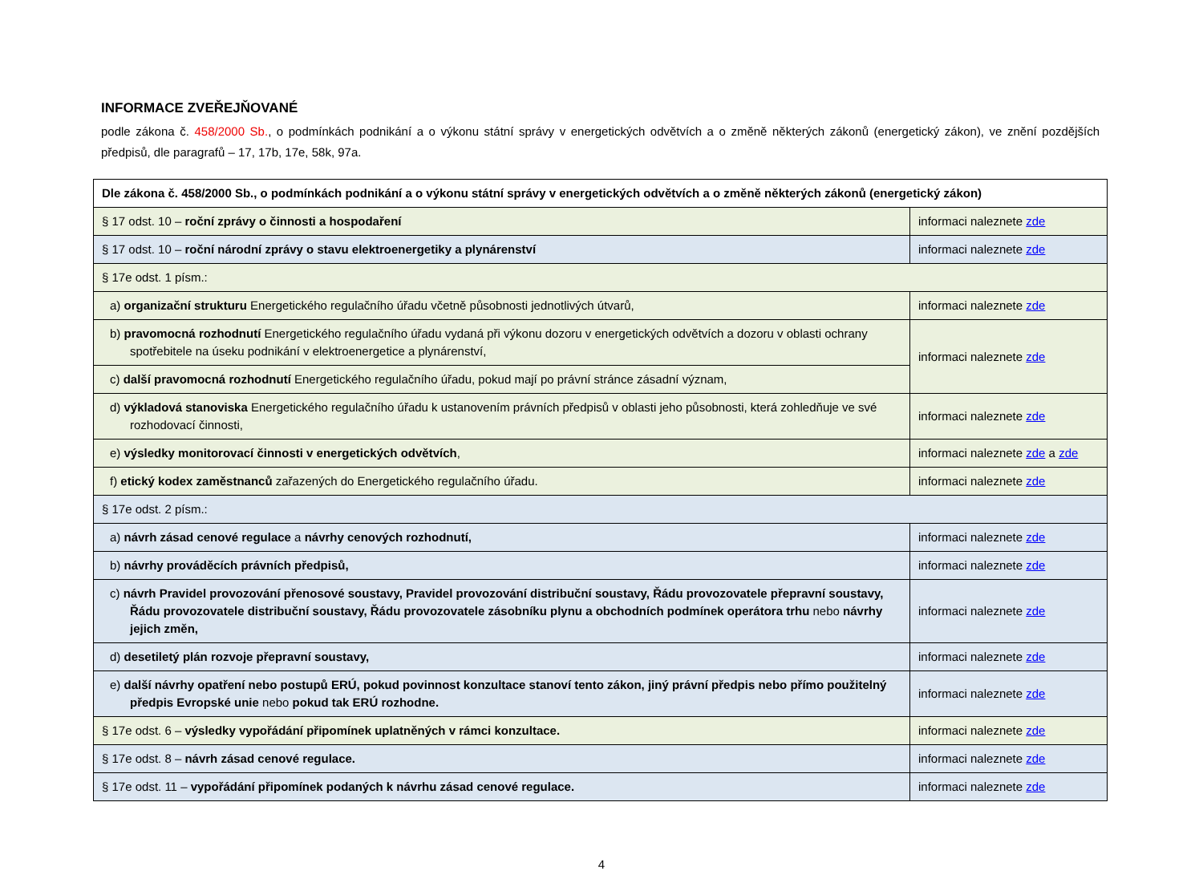INFORMACE ZVEŘEJŇOVANÉ
podle zákona č. 458/2000 Sb., o podmínkách podnikání a o výkonu státní správy v energetických odvětvích a o změně některých zákonů (energetický zákon), ve znění pozdějších předpisů, dle paragrafů – 17, 17b, 17e, 58k, 97a.
| Dle zákona č. 458/2000 Sb., o podmínkách podnikání a o výkonu státní správy v energetických odvětvích a o změně některých zákonů (energetický zákon) | |
| § 17 odst. 10 – roční zprávy o činnosti a hospodaření | informaci naleznete zde |
| § 17 odst. 10 – roční národní zprávy o stavu elektroenergetiky a plynárenství | informaci naleznete zde |
| § 17e odst. 1 písm.: | |
| a) organizační strukturu Energetického regulačního úřadu včetně působnosti jednotlivých útvarů, | informaci naleznete zde |
| b) pravomocná rozhodnutí Energetického regulačního úřadu vydaná při výkonu dozoru v energetických odvětvích a dozoru v oblasti ochrany spotřebitele na úseku podnikání v elektroenergetice a plynárenství, | informaci naleznete zde |
| c) další pravomocná rozhodnutí Energetického regulačního úřadu, pokud mají po právní stránce zásadní význam, | |
| d) výkladová stanoviska Energetického regulačního úřadu k ustanovením právních předpisů v oblasti jeho působnosti, která zohledňuje ve své rozhodovací činnosti, | informaci naleznete zde |
| e) výsledky monitorovací činnosti v energetických odvětvích , | informaci naleznete zde a zde |
| f) etický kodex zaměstnanců zařazených do Energetického regulačního úřadu. | informaci naleznete zde |
| § 17e odst. 2 písm.: | |
| a) návrh zásad cenové regulace a návrhy cenových rozhodnutí, | informaci naleznete zde |
| b) návrhy prováděcích právních předpisů, | informaci naleznete zde |
| c) návrh Pravidel provozování přenosové soustavy, Pravidel provozování distribuční soustavy, Řádu provozovatele přepravní soustavy, Řádu provozovatele distribuční soustavy, Řádu provozovatele zásobníku plynu a obchodních podmínek operátora trhu nebo návrhy jejich změn, | informaci naleznete zde |
| d) desetiletý plán rozvoje přepravní soustavy, | informaci naleznete zde |
| e) další návrhy opatření nebo postupů ERÚ, pokud povinnost konzultace stanoví tento zákon, jiný právní předpis nebo přímo použitelný předpis Evropské unie nebo pokud tak ERÚ rozhodne. | informaci naleznete zde |
| § 17e odst. 6 – výsledky vypořádání připomínek uplatněných v rámci konzultace. | informaci naleznete zde |
| § 17e odst. 8 – návrh zásad cenové regulace. | informaci naleznete zde |
| § 17e odst. 11 – vypořádání připomínek podaných k návrhu zásad cenové regulace. | informaci naleznete zde |
4